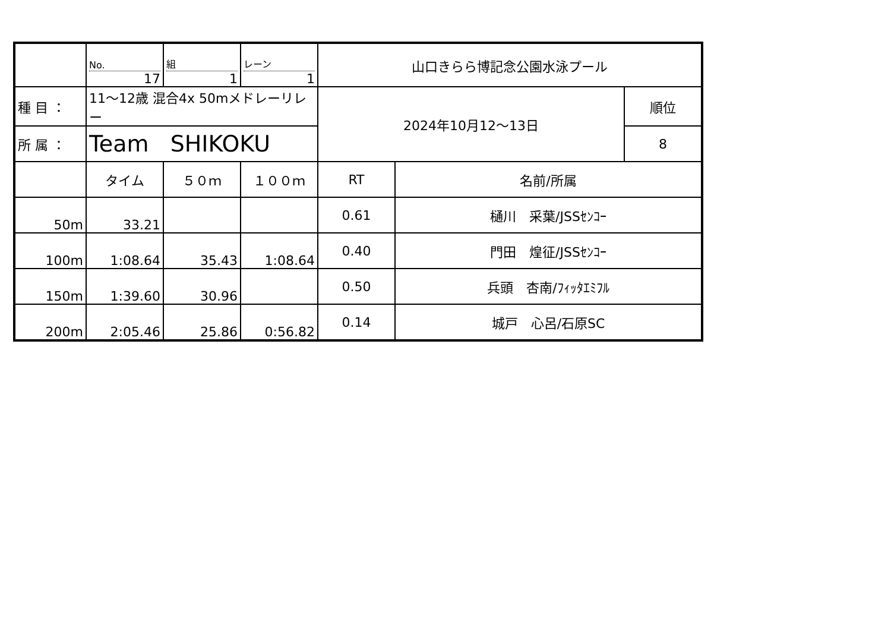| | No. 17 | 組 1 | レーン 1 | 山口きらら博記念公園水泳プール | | |
| 種 目 ： | 11～12歳 混合4x 50mメドレーリレー | | | 2024年10月12～13日 | | 順位 |
| 所 属 ： | Team SHIKOKU | | | | | 8 |
| | タイム | ５０ｍ | １００ｍ | RT | 名前/所属 | |
| 50m | 33.21 | | | 0.61 | 樋川 采葉/JSSｾﾝｺｰ | |
| 100m | 1:08.64 | 35.43 | 1:08.64 | 0.40 | 門田 煌征/JSSｾﾝｺｰ | |
| 150m | 1:39.60 | 30.96 | | 0.50 | 兵頭 杏南/ﾌｨｯﾀｴﾐﾌﾙ | |
| 200m | 2:05.46 | 25.86 | 0:56.82 | 0.14 | 城戸 心呂/石原SC | |